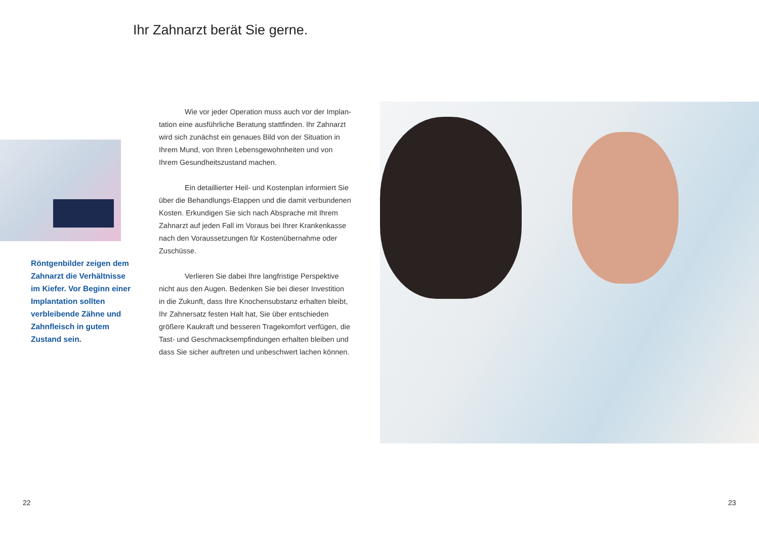Ihr Zahnarzt berät Sie gerne.
Röntgenbilder zeigen dem Zahnarzt die Verhältnisse im Kiefer. Vor Beginn einer Implantation sollten verbleibende Zähne und Zahnfleisch in gutem Zustand sein.
Wie vor jeder Operation muss auch vor der Implan­tation eine ausführliche Beratung stattfinden. Ihr Zahnarzt wird sich zunächst ein genaues Bild von der Situation in Ihrem Mund, von Ihren Lebensgewohnheiten und von Ihrem Gesundheitszustand machen.
Ein detaillierter Heil- und Kostenplan informiert Sie über die Behandlungs-Etappen und die damit verbundenen Kosten. Erkundigen Sie sich nach Absprache mit Ihrem Zahnarzt auf jeden Fall im Voraus bei Ihrer Krankenkasse nach den Voraussetzungen für Kostenübernahme oder Zuschüsse.
Verlieren Sie dabei Ihre langfristige Perspektive nicht aus den Augen. Bedenken Sie bei dieser Investition in die Zukunft, dass Ihre Knochensubstanz erhalten bleibt, Ihr Zahnersatz festen Halt hat, Sie über entschieden größere Kaukraft und besseren Tragekomfort verfügen, die Tast- und Geschmacksempfindungen erhalten bleiben und dass Sie sicher auftreten und unbeschwert lachen können.
22 23